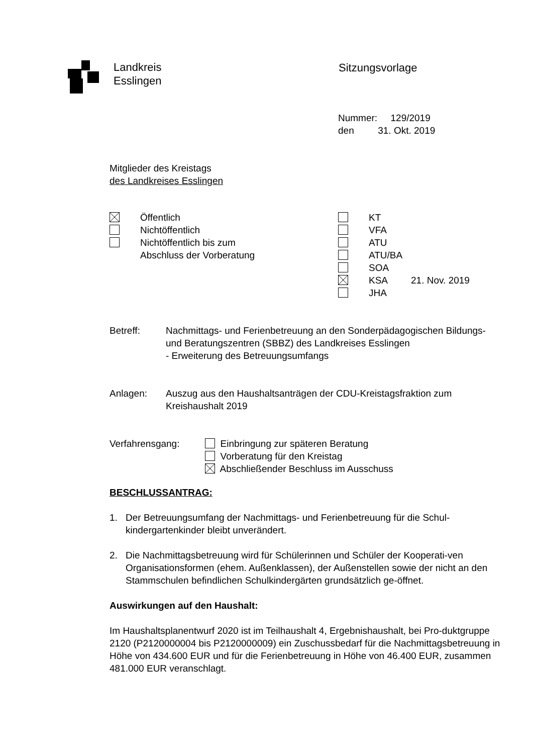Landkreis
Esslingen
Sitzungsvorlage
Nummer: 129/2019
den 31. Okt. 2019
Mitglieder des Kreistags
des Landkreises Esslingen
Öffentlich
Nichtöffentlich
Nichtöffentlich bis zum
Abschluss der Vorberatung
KT
VFA
ATU
ATU/BA
SOA
KSA 21. Nov. 2019
JHA
Betreff: Nachmittags- und Ferienbetreuung an den Sonderpädagogischen Bildungs- und Beratungszentren (SBBZ) des Landkreises Esslingen
- Erweiterung des Betreuungsumfangs
Anlagen: Auszug aus den Haushaltsanträgen der CDU-Kreistagsfraktion zum Kreishaushalt 2019
Verfahrensgang: Einbringung zur späteren Beratung
Vorberatung für den Kreistag
Abschließender Beschluss im Ausschuss
BESCHLUSSANTRAG:
1. Der Betreuungsumfang der Nachmittags- und Ferienbetreuung für die Schul-kindergartenkinder bleibt unverändert.
2. Die Nachmittagsbetreuung wird für Schülerinnen und Schüler der Kooperati-ven Organisationsformen (ehem. Außenklassen), der Außenstellen sowie der nicht an den Stammschulen befindlichen Schulkindergärten grundsätzlich ge-öffnet.
Auswirkungen auf den Haushalt:
Im Haushaltsplanentwurf 2020 ist im Teilhaushalt 4, Ergebnishaushalt, bei Pro-duktgruppe 2120 (P2120000004 bis P2120000009) ein Zuschussbedarf für die Nachmittagsbetreuung in Höhe von 434.600 EUR und für die Ferienbetreuung in Höhe von 46.400 EUR, zusammen 481.000 EUR veranschlagt.